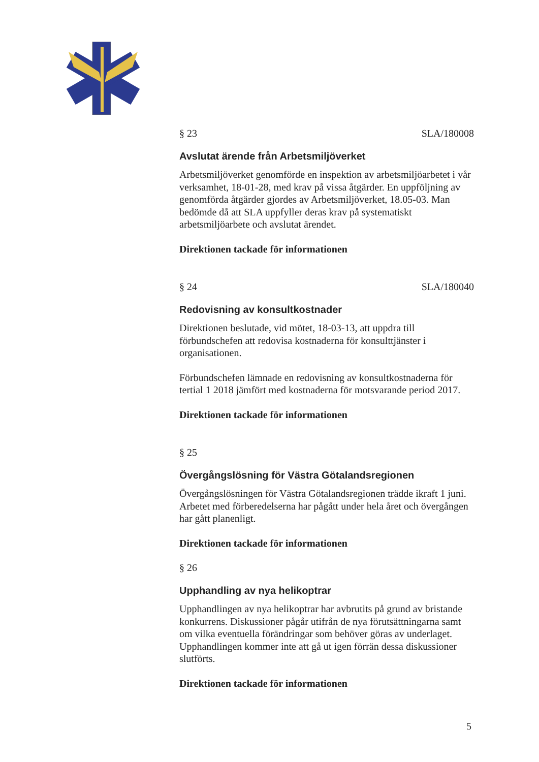§ 23 SLA/180008
Avslutat ärende från Arbetsmiljöverket
Arbetsmiljöverket genomförde en inspektion av arbetsmiljöarbetet i vår verksamhet, 18-01-28, med krav på vissa åtgärder. En uppföljning av genomförda åtgärder gjordes av Arbetsmiljöverket, 18.05-03. Man bedömde då att SLA uppfyller deras krav på systematiskt arbetsmiljöarbete och avslutat ärendet.
Direktionen tackade för informationen
§ 24 SLA/180040
Redovisning av konsultkostnader
Direktionen beslutade, vid mötet, 18-03-13, att uppdra till förbundschefen att redovisa kostnaderna för konsulttjänster i organisationen.
Förbundschefen lämnade en redovisning av konsultkostnaderna för tertial 1 2018 jämfört med kostnaderna för motsvarande period 2017.
Direktionen tackade för informationen
§ 25
Övergångslösning för Västra Götalandsregionen
Övergångslösningen för Västra Götalandsregionen trädde ikraft 1 juni. Arbetet med förberedelserna har pågått under hela året och övergången har gått planenligt.
Direktionen tackade för informationen
§ 26
Upphandling av nya helikoptrar
Upphandlingen av nya helikoptrar har avbrutits på grund av bristande konkurrens. Diskussioner pågår utifrån de nya förutsättningarna samt om vilka eventuella förändringar som behöver göras av underlaget. Upphandlingen kommer inte att gå ut igen förrän dessa diskussioner slutförts.
Direktionen tackade för informationen
5